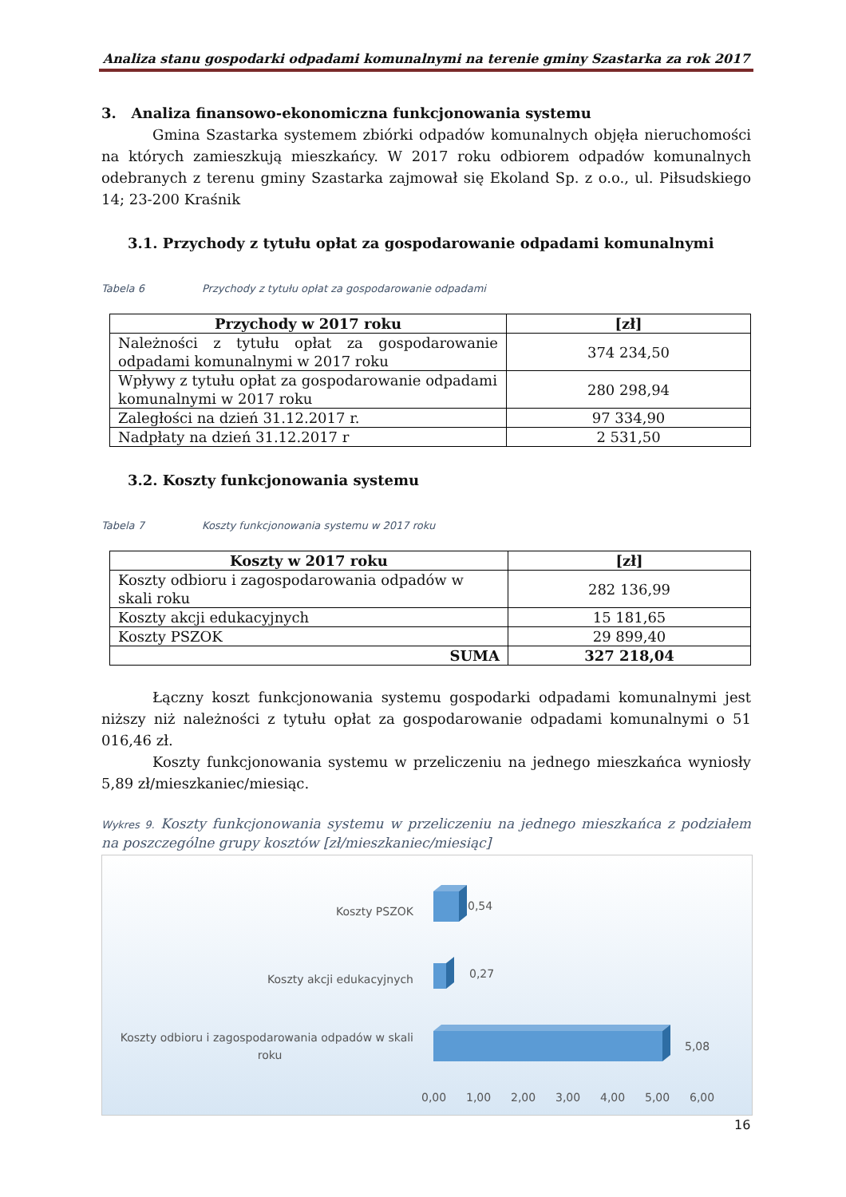Analiza stanu gospodarki odpadami komunalnymi na terenie gminy Szastarka za rok 2017
3. Analiza finansowo-ekonomiczna funkcjonowania systemu
Gmina Szastarka systemem zbiórki odpadów komunalnych objęła nieruchomości na których zamieszkują mieszkańcy. W 2017 roku odbiorem odpadów komunalnych odebranych z terenu gminy Szastarka zajmował się Ekoland Sp. z o.o., ul. Piłsudskiego 14; 23-200 Kraśnik
3.1. Przychody z tytułu opłat za gospodarowanie odpadami komunalnymi
Tabela 6 Przychody z tytułu opłat za gospodarowanie odpadami
| Przychody w 2017 roku | [zł] |
| --- | --- |
| Należności z tytułu opłat za gospodarowanie odpadami komunalnymi w 2017 roku | 374 234,50 |
| Wpływy z tytułu opłat za gospodarowanie odpadami komunalnymi w 2017 roku | 280 298,94 |
| Zaległości na dzień 31.12.2017 r. | 97 334,90 |
| Nadpłaty na dzień 31.12.2017 r | 2 531,50 |
3.2. Koszty funkcjonowania systemu
Tabela 7 Koszty funkcjonowania systemu w 2017 roku
| Koszty w 2017 roku | [zł] |
| --- | --- |
| Koszty odbioru i zagospodarowania odpadów w skali roku | 282 136,99 |
| Koszty akcji edukacyjnych | 15 181,65 |
| Koszty PSZOK | 29 899,40 |
| SUMA | 327 218,04 |
Łączny koszt funkcjonowania systemu gospodarki odpadami komunalnymi jest niższy niż należności z tytułu opłat za gospodarowanie odpadami komunalnymi o 51 016,46 zł.
Koszty funkcjonowania systemu w przeliczeniu na jednego mieszkańca wyniosły 5,89 zł/mieszkaniec/miesiąc.
Wykres 9. Koszty funkcjonowania systemu w przeliczeniu na jednego mieszkańca z podziałem na poszczególne grupy kosztów [zł/mieszkaniec/miesiąc]
Koszty PSZOK
0,54
Koszty akcji edukacyjnych
0,27
Koszty odbioru i zagospodarowania odpadów w skali
roku
5,08
0,00
1,00
2,00
3,00
4,00
5,00
6,00
16